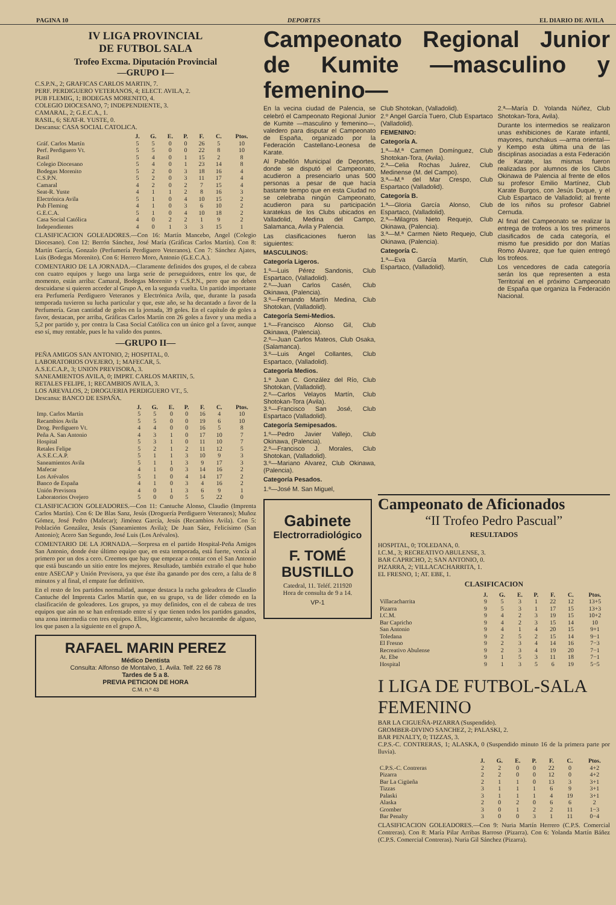PAGINA 10 DEPORTES EL DIARIO DE AVILA
IV LIGA PROVINCIAL
DE FUTBOL SALA
Trofeo Excma. Diputación Provincial
—GRUPO I—
C.S.P.N., 2; GRAFICAS CARLOS MARTIN, 7.
PERF. PERDIGUERO VETERANOS, 4; ELECT. AVILA, 2.
PUB FLEMIG, 1; BODEGAS MORENITO, 4.
COLEGIO DIOCESANO, 7; INDEPENDIENTE, 3.
CAMARAL, 2; G.E.C.A., 1.
RASIL, 6; SEAT-R. YUSTE, 0.
Descansa: CASA SOCIAL CATOLICA.
| | J. | G. | E. | P. | F. | C. | Ptos. |
| --- | --- | --- | --- | --- | --- | --- | --- |
| Gráf. Carlos Martín | 5 | 5 | 0 | 0 | 26 | 5 | 10 |
| Perf. Perdiguero Vt. | 5 | 5 | 0 | 0 | 22 | 8 | 10 |
| Rasil | 5 | 4 | 0 | 1 | 15 | 2 | 8 |
| Colegio Diocesano | 5 | 4 | 0 | 1 | 23 | 14 | 8 |
| Bodegas Morenito | 5 | 2 | 0 | 3 | 18 | 16 | 4 |
| C.S.P.N. | 5 | 2 | 0 | 3 | 11 | 17 | 4 |
| Camaral | 4 | 2 | 0 | 2 | 7 | 15 | 4 |
| Seat-R. Yuste | 4 | 1 | 1 | 2 | 8 | 16 | 3 |
| Electrónica Avila | 5 | 1 | 0 | 4 | 10 | 15 | 2 |
| Pub Fleming | 4 | 1 | 0 | 3 | 6 | 10 | 2 |
| G.E.C.A. | 5 | 1 | 0 | 4 | 10 | 18 | 2 |
| Casa Social Católica | 4 | 0 | 2 | 2 | 1 | 9 | 2 |
| Independientes | 4 | 0 | 1 | 3 | 3 | 15 | 1 |
CLASIFICACION GOLEADORES.—Con 16: Martín Mancebo, Angel (Colegio Diocesano). Con 12: Berrón Sánchez, José María (Gráficas Carlos Martín). Con 8: Martín García, Gonzalo (Perfumería Perdiguero Veteranos). Con 7: Sánchez Ajates, Luis (Bodegas Morenito). Con 6: Herrero Moro, Antonio (G.E.C.A.).
COMENTARIO DE LA JORNADA.—Claramente definidos dos grupos, el de cabeza con cuatro equipos y luego una larga serie de perseguidores, entre los que, de momento, están arriba: Camaral, Bodegas Morenito y C.S.P.N., pero que no deben descuidarse si quieren acceder al Grupo A, en la segunda vuelta. Un partido importante era Perfumería Perdiguero Veteranos y Electrónica Avila, que, durante la pasada temporada tuvieron su lucha particular y que, este año, se ha decantado a favor de la Perfumería. Gran cantidad de goles en la jornada, 39 goles. En el capítulo de goles a favor, destacan, por arriba, Gráficas Carlos Martín con 26 goles a favor y una media a 5,2 por partido y, por contra la Casa Social Católica con un único gol a favor, aunque eso sí, muy rentable, pues le ha valido dos puntos.
—GRUPO II—
PEÑA AMIGOS SAN ANTONIO, 2; HOSPITAL, 0.
LABORATORIOS OVEJERO, 1; MAFECAR, 5.
A.S.E.C.A.P., 3; UNION PREVISORA, 3.
SANEAMIENTOS AVILA, 0; IMPRT. CARLOS MARTIN, 5.
RETALES FELIPE, 1; RECAMBIOS AVILA, 3.
LOS AREVALOS, 2; DROGUERIA PERDIGUERO VT., 5.
Descansa: BANCO DE ESPAÑA.
| | J. | G. | E. | P. | F. | C. | Ptos. |
| --- | --- | --- | --- | --- | --- | --- | --- |
| Imp. Carlos Martín | 5 | 5 | 0 | 0 | 16 | 4 | 10 |
| Recambios Avila | 5 | 5 | 0 | 0 | 19 | 6 | 10 |
| Drog. Perdiguero Vt. | 4 | 4 | 0 | 0 | 16 | 5 | 8 |
| Peña A. San Antonio | 4 | 3 | 1 | 0 | 17 | 10 | 7 |
| Hospital | 5 | 3 | 1 | 0 | 11 | 10 | 7 |
| Retales Felipe | 5 | 2 | 1 | 2 | 11 | 12 | 5 |
| A.S.E.C.A.P. | 5 | 1 | 1 | 3 | 10 | 9 | 3 |
| Saneamientos Avila | 5 | 1 | 1 | 3 | 9 | 17 | 3 |
| Mafecar | 4 | 1 | 0 | 3 | 14 | 16 | 2 |
| Los Arévalos | 5 | 1 | 0 | 4 | 14 | 17 | 2 |
| Banco de España | 4 | 1 | 0 | 3 | 4 | 16 | 2 |
| Unión Previsora | 4 | 0 | 1 | 3 | 6 | 9 | 1 |
| Laboratorios Ovejero | 5 | 0 | 0 | 5 | 5 | 22 | 0 |
CLASIFICACION GOLEADORES.—Con 11: Cantuche Alonso, Claudio (Imprenta Carlos Martín). Con 6: De Blas Sanz, Jesús (Droguería Perdiguero Veteranos); Muñoz Gómez, José Pedro (Mafecar); Jiménez García, Jesús (Recambios Avila). Con 5: Población González, Jesús (Saneamientos Avila); De Juan Sáez, Felicísimo (San Antonio); Acero San Segundo, José Luis (Los Arévalos).
COMENTARIO DE LA JORNADA.—Sorpresa en el partido Hospital-Peña Amigos San Antonio, donde éste último equipo que, en esta temporada, está fuerte, vencía al primero por un dos a cero. Creemos que hay que empezar a contar con el San Antonio que está buscando un sitio entre los mejores. Resultado, también extraño el que hubo entre ASECAP y Unión Previsora, ya que éste iba ganando por dos cero, a falta de 8 minutos y al final, el empate fue definitivo.
En el resto de los partidos normalidad, aunque destaca la racha goleadora de Claudio Cantuche del Imprenta Carlos Martín que, en su grupo, va de líder cómodo en la clasificación de goleadores. Los grupos, ya muy definidos, con el de cabeza de tres equipos que aún no se han enfrentado entre sí y que tienen todos los partidos ganados, una zona intermedia con tres equipos. Ellos, lógicamente, salvo hecatombe de alguno, los que pasen a la siguiente en el grupo A.
RAFAEL MARIN PEREZ
Médico Dentista
Consulta: Alfonso de Montalvo, 1. Avila. Telf. 22 66 78
Tardes de 5 a 8.
PREVIA PETICION DE HORA
C.M. n.º 43
Campeonato Regional Junior de Kumite —masculino y femenino—
En la vecina ciudad de Palencia, se celebró el Campeonato Regional Junior de Kumite —masculino y femenino—, valedero para disputar el Campeonato de España, organizado por la Federación Castellano-Leonesa de Karate.
Al Pabellón Municipal de Deportes, donde se disputó el Campeonato, acudieron a presenciarlo unas 500 personas a pesar de que hacía bastante tiempo que en esta Ciudad no se celebraba ningún Campeonato, acudieron para su participación karatekas de los Clubs ubicados en Valladolid, Medina del Campo, Salamanca, Avila y Palencia.
Las clasificaciones fueron las siguientes:
MASCULINOS:
Categoría Ligeros.
1.º—Luis Pérez Sandonis, Club Espartaco, (Valladolid).
2.º—Juan Carlos Casén, Club Okinawa, (Palencia).
3.º—Fernando Martín Medina, Club Shotokan, (Valladolid).
Categoría Semi-Medios.
1.º—Francisco Alonso Gil, Club Okinawa, (Palencia).
2.º—Juan Carlos Mateos, Club Osaka, (Salamanca).
3.º—Luis Angel Collantes, Club Espartaco, (Valladolid).
Categoría Medios.
1.º Juan C. González del Río, Club Shotokan, (Valladolid).
2.º—Carlos Velayos Martín, Club Shotokan-Tora (Avila).
3.º—Francisco San José, Club Espartaco (Valladolid).
Categoría Semipesados.
1.º—Pedro Javier Vallejo, Club Okinawa, (Palencia).
2.º—Francisco J. Morales, Club Shotokan, (Valladolid).
3.º—Mariano Alvarez, Club Okinawa, (Palencia).
Categoría Pesados.
1.º—José M. San Miguel,
Club Shotokan, (Valladolid).
2.º Angel García Tuero, Club Espartaco (Valladolid).
FEMENINO:
Categoría A.
1.ª—M.ª Carmen Domínguez, Club Shotokan-Tora, (Avila).
2.ª—Celia Rochas Juárez, Club Medinense (M. del Campo).
3.ª—M.ª del Mar Crespo, Club Espartaco (Valladolid).
Categoría B.
1.ª—Gloria García Alonso, Club Espartaco, (Valladolid).
2.ª—Milagros Nieto Requejo, Club Okinawa, (Palencia).
3.ª—M.ª Carmen Nieto Requejo, Club Okinawa, (Palencia).
Categoría C.
1.ª—Eva García Martín, Club Espartaco, (Valladolid).
2.ª—María D. Yolanda Núñez, Club Shotokan-Tora, Avila).
Durante los intermedios se realizaron unas exhibiciones de Karate infantil, mayores, nunchakus —arma oriental— y Kempo esta última una de las disciplinas asociadas a esta Federación de Karate, las mismas fueron realizadas por alumnos de los Clubs Okinawa de Palencia al frente de ellos su profesor Emilio Martínez, Club Karate Burgos, con Jesús Duque, y el Club Espartaco de Valladolid; al frente de los niños su profesor Gabriel Cernuda.
Al final del Campeonato se realizar la entrega de trofeos a los tres primeros clasificados de cada categoría, el mismo fue presidido por don Matías Romo Alvarez, que fue quien entregó los trofeos.
Los vencedores de cada categoría serán los que representen a esta Territorial en el próximo Campeonato de España que organiza la Federación Nacional.
Gabinete
Electrorradiológico
F. TOMÉ
BUSTILLO
Catedral, 11. Teléf. 211920
Hora de consulta de 9 a 14.
VP-1
Campeonato de Aficionados
“II Trofeo Pedro Pascual”
RESULTADOS
HOSPITAL, 0; TOLEDANA, 0.
I.C.M., 3; RECREATIVO ABULENSE, 3.
BAR CAPRICHO, 2; SAN ANTONIO, 0.
PIZARRA, 2; VILLACACHARRITA, 1.
EL FRESNO, 1; AT. EBE, 1.
CLASIFICACION
| | J. | G. | E. | P. | F. | C. | Ptos. |
| --- | --- | --- | --- | --- | --- | --- | --- |
| Villacacharrita | 9 | 5 | 3 | 1 | 22 | 12 | 13+5 |
| Pizarra | 9 | 5 | 3 | 1 | 17 | 15 | 13+3 |
| I.C.M. | 9 | 4 | 2 | 3 | 19 | 15 | 10+2 |
| Bar Capricho | 9 | 4 | 2 | 3 | 15 | 14 | 10 |
| San Antonio | 9 | 4 | 1 | 4 | 20 | 15 | 9+1 |
| Toledana | 9 | 2 | 5 | 2 | 15 | 14 | 9−1 |
| El Fresno | 9 | 2 | 3 | 4 | 14 | 16 | 7−3 |
| Recreativo Abulense | 9 | 2 | 3 | 4 | 19 | 20 | 7−1 |
| At. Ebe | 9 | 1 | 5 | 3 | 11 | 18 | 7−1 |
| Hospital | 9 | 1 | 3 | 5 | 6 | 19 | 5−5 |
I LIGA DE FUTBOL-SALA FEMENINO
BAR LA CIGUEÑA-PIZARRA (Suspendido).
GROMBER-DIVINO SANCHEZ, 2; PALASKI, 2.
BAR PENALTY, 0; TIZZAS, 3.
C.P.S.-C. CONTRERAS, 1; ALASKA, 0 (Suspendido minuto 16 de la primera parte por lluvia).
| | J. | G. | E. | P. | F. | C. | Ptos. |
| --- | --- | --- | --- | --- | --- | --- | --- |
| C.P.S.-C. Contreras | 2 | 2 | 0 | 0 | 22 | 0 | 4+2 |
| Pizarra | 2 | 2 | 0 | 0 | 12 | 0 | 4+2 |
| Bar La Cigüeña | 2 | 1 | 1 | 0 | 13 | 3 | 3+1 |
| Tizzas | 3 | 1 | 1 | 1 | 6 | 9 | 3+1 |
| Palaski | 3 | 1 | 1 | 1 | 4 | 19 | 3+1 |
| Alaska | 2 | 0 | 2 | 0 | 6 | 6 | 2 |
| Gromber | 3 | 0 | 1 | 2 | 2 | 11 | 1−3 |
| Bar Penalty | 3 | 0 | 0 | 3 | 1 | 11 | 0−4 |
CLASIFICACION GOLEADORES.—Con 9: Nuria Martín Herrero (C.P.S. Comercial Contreras). Con 8: María Pilar Arribas Barroso (Pizarra). Con 6: Yolanda Martín Báñez (C.P.S. Comercial Contreras). Nuria Gil Sánchez (Pizarra).